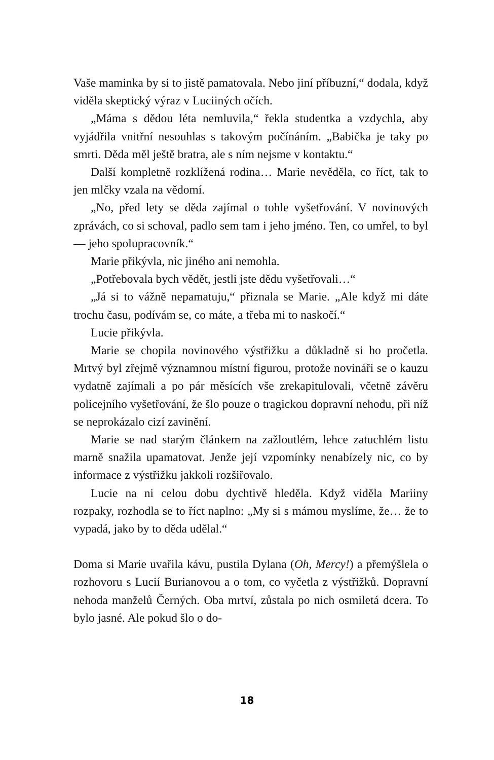Vaše maminka by si to jistě pamatovala. Nebo jiní příbuzní,“ dodala, když viděla skeptický výraz v Luciiných očích.
„Máma s dědou léta nemluvila,“ řekla studentka a vzdychla, aby vyjádřila vnitřní nesouhlas s takovým počínáním. „Babička je taky po smrti. Děda měl ještě bratra, ale s ním nejsme v kontaktu.“
Další kompletně rozklížená rodina… Marie nevěděla, co říct, tak to jen mlčky vzala na vědomí.
„No, před lety se děda zajímal o tohle vyšetřování. V novinových zprávách, co si schoval, padlo sem tam i jeho jméno. Ten, co umřel, to byl — jeho spolupracovník.“
Marie přikývla, nic jiného ani nemohla.
„Potřebovala bych vědět, jestli jste dědu vyšetřovali…“
„Já si to vážně nepamatuju,“ přiznala se Marie. „Ale když mi dáte trochu času, podívám se, co máte, a třeba mi to naskočí.“
Lucie přikývla.
Marie se chopila novinového výstřižku a důkladně si ho pročetla. Mrtvý byl zřejmě významnou místní figurou, protože novináři se o kauzu vydatně zajímali a po pár měsících vše zrekapitulovali, včetně závěru policejního vyšetřování, že šlo pouze o tragickou dopravní nehodu, při níž se neprokázalo cizí zavinění.
Marie se nad starým článkem na zažloutlém, lehce zatuchlém listu marně snažila upamatovat. Jenže její vzpomínky nenabízely nic, co by informace z výstřižku jakkoli rozšiřovalo.
Lucie na ni celou dobu dychtivě hleděla. Když viděla Mariiny rozpaky, rozhodla se to říct naplno: „My si s mámou myslíme, že… že to vypadá, jako by to děda udělal.“
Doma si Marie uvařila kávu, pustila Dylana (Oh, Mercy!) a přemýšlela o rozhovoru s Lucií Burianovou a o tom, co vyčetla z výstřižků. Dopravní nehoda manželů Černých. Oba mrtví, zůstala po nich osmiletá dcera. To bylo jasné. Ale pokud šlo o do-
18